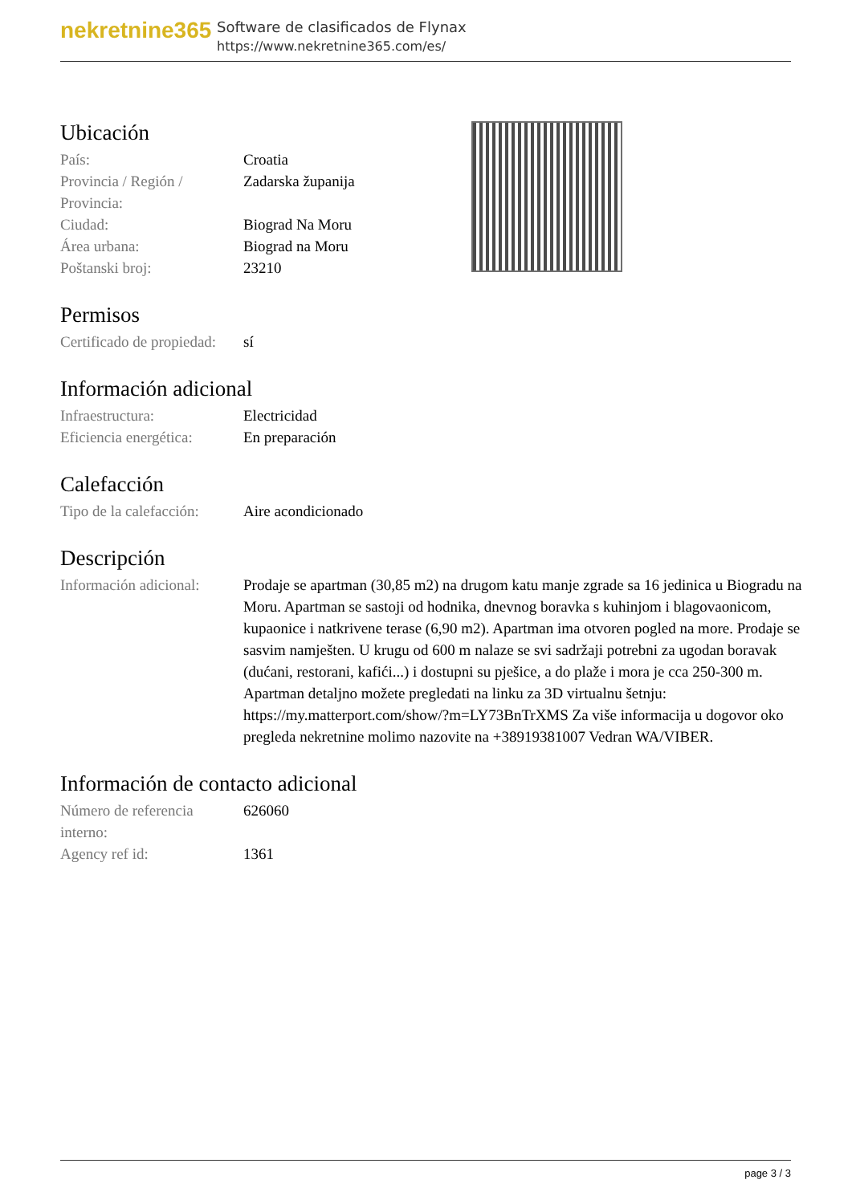nekretnine365
Software de clasificados de Flynax
https://www.nekretnine365.com/es/
Ubicación
| País: | Croatia |
| Provincia / Región / Provincia: | Zadarska županija |
| Ciudad: | Biograd Na Moru |
| Área urbana: | Biograd na Moru |
| Poštanski broj: | 23210 |
Permisos
| Certificado de propiedad: | sí |
Información adicional
| Infraestructura: | Electricidad |
| Eficiencia energética: | En preparación |
Calefacción
| Tipo de la calefacción: | Aire acondicionado |
Descripción
| Información adicional: | Prodaje se apartman (30,85 m2) na drugom katu manje zgrade sa 16 jedinica u Biogradu na Moru. Apartman se sastoji od hodnika, dnevnog boravka s kuhinjom i blagovaonicom, kupaonice i natkrivene terase (6,90 m2). Apartman ima otvoren pogled na more. Prodaje se sasvim namješten. U krugu od 600 m nalaze se svi sadržaji potrebni za ugodan boravak (dućani, restorani, kafići...) i dostupni su pješice, a do plaže i mora je cca 250-300 m. Apartman detaljno možete pregledati na linku za 3D virtualnu šetnju: https://my.matterport.com/show/?m=LY73BnTrXMS Za više informacija u dogovor oko pregleda nekretnine molimo nazovite na +38919381007 Vedran WA/VIBER. |
Información de contacto adicional
| Número de referencia interno: | 626060 |
| Agency ref id: | 1361 |
page 3 / 3